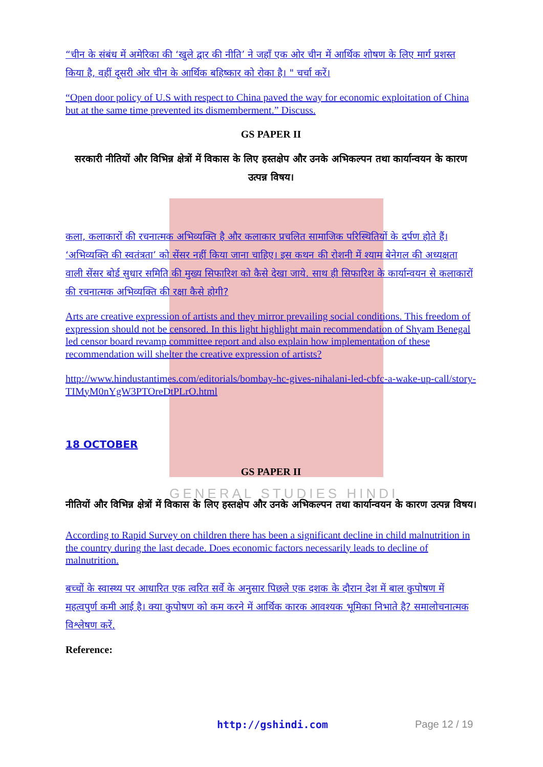GENERAL STUDIES HINDI
“चीन के संबंध में अमेरिका की ‘खुले द्वार की नीति’ ने जहाँ एक ओर चीन में आर्थिक शोषण के लिए मार्ग प्रशस्त किया है, वहीं दूसरी ओर चीन के आर्थिक बहिष्कार को रोका है। " चर्चा करें।
“Open door policy of U.S with respect to China paved the way for economic exploitation of China but at the same time prevented its dismemberment.” Discuss.
GS PAPER II
सरकारी नीतियों और विभिन्न क्षेत्रों में विकास के लिए हस्तक्षेप और उनके अभिकल्पन तथा कार्यान्वयन के कारण उत्पन्न विषय।
कला, कलाकारों की रचनात्मक अभिव्यक्ति है और कलाकार प्रचलित सामाजिक परिस्थितियों के दर्पण होते हैं। ‘अभिव्यक्ति की स्वतंत्रता’ को सेंसर नहीं किया जाना चाहिए। इस कथन की रोशनी में श्याम बेनेगल की अध्यक्षता वाली सेंसर बोर्ड सुधार समिति की मुख्य सिफारिश को कैसे देखा जाये. साथ ही सिफारिश के कार्यान्वयन से कलाकारों की रचनात्मक अभिव्यक्ति की रक्षा कैसे होगी?
Arts are creative expression of artists and they mirror prevailing social conditions. This freedom of expression should not be censored. In this light highlight main recommendation of Shyam Benegal led censor board revamp committee report and also explain how implementation of these recommendation will shelter the creative expression of artists?
http://www.hindustantimes.com/editorials/bombay-hc-gives-nihalani-led-cbfc-a-wake-up-call/story-TIMyM0nYgW3PTOreDtPLrO.html
18 OCTOBER
GS PAPER II
नीतियों और विभिन्न क्षेत्रों में विकास के लिए हस्तक्षेप और उनके अभिकल्पन तथा कार्यान्वयन के कारण उत्पन्न विषय।
According to Rapid Survey on children there has been a significant decline in child malnutrition in the country during the last decade. Does economic factors necessarily leads to decline of malnutrition.
बच्चों के स्वास्थ्य पर आधारित एक त्वरित सर्वे के अनुसार पिछले एक दशक के दौरान देश में बाल कुपोषण में महत्वपुर्ण कमी आई है। क्या कुपोषण को कम करने में आर्थिक कारक आवश्यक भूमिका निभाते है? समालोचनात्मक विश्लेषण करें.
Reference:
http://gshindi.com Page 12 / 19